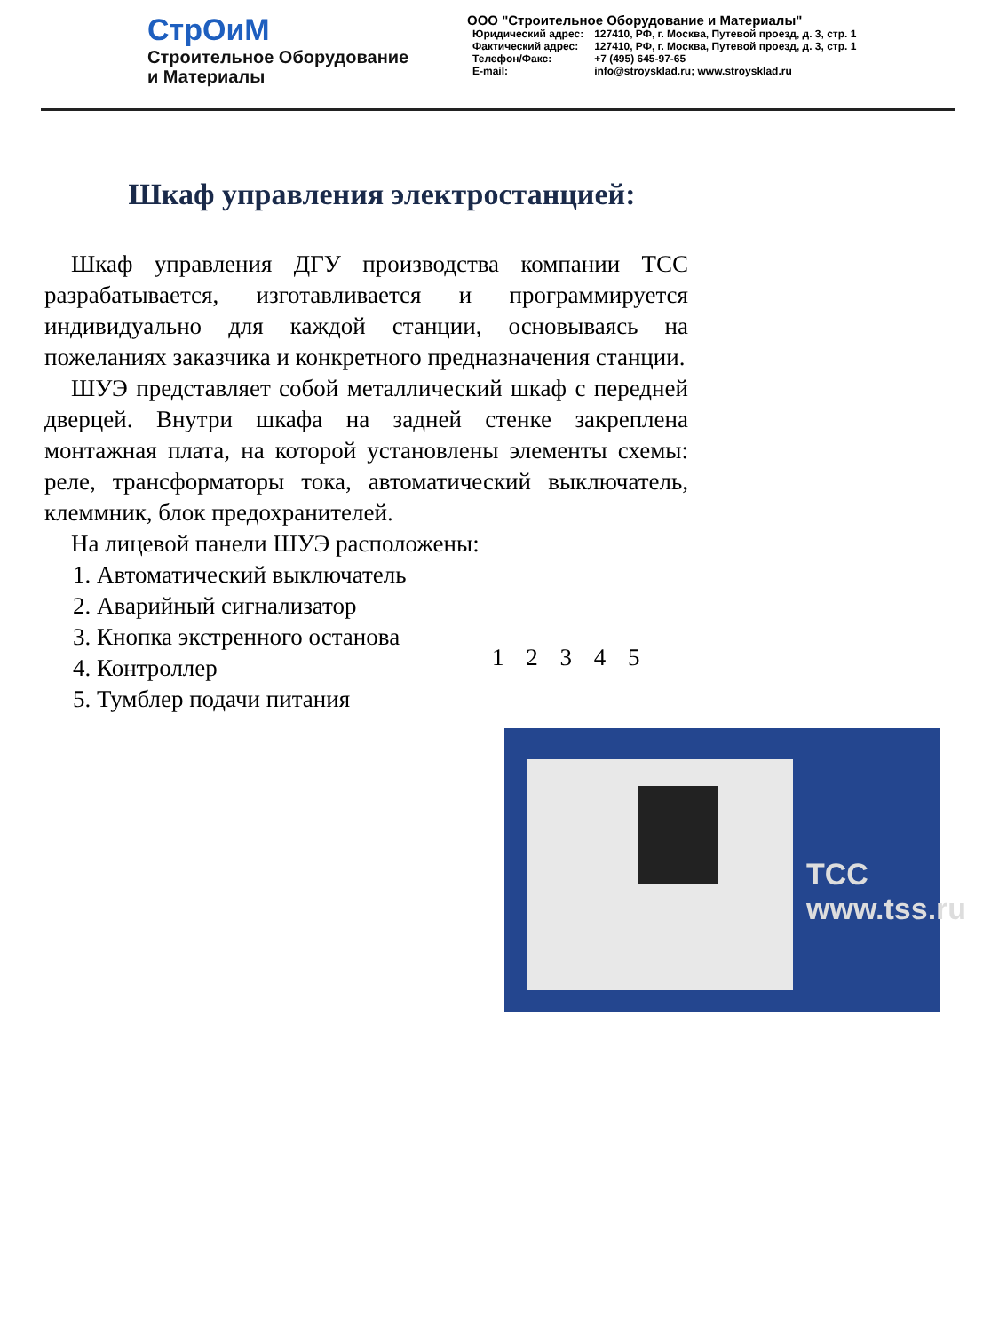СтрОиМ
Строительное Оборудование
и Материалы
ООО "Строительное Оборудование и Материалы"
| Юридический адрес: | 127410, РФ, г. Москва, Путевой проезд, д. 3, стр. 1 |
| Фактический адрес: | 127410, РФ, г. Москва, Путевой проезд, д. 3, стр. 1 |
| Телефон/Факс: | +7 (495) 645-97-65 |
| E-mail: | info@stroysklad.ru; www.stroysklad.ru |
Шкаф управления электростанцией:
Шкаф управления ДГУ производства компании ТСС разрабатывается, изготавливается и программируется индивидуально для каждой станции, основываясь на пожеланиях заказчика и конкретного предназначения станции.
ШУЭ представляет собой металлический шкаф с передней дверцей. Внутри шкафа на задней стенке закреплена монтажная плата, на которой установлены элементы схемы: реле, трансформаторы тока, автоматический выключатель, клеммник, блок предохранителей.
На лицевой панели ШУЭ расположены:
1. Автоматический выключатель
2. Аварийный сигнализатор
3. Кнопка экстренного останова
4. Контроллер
5. Тумблер подачи питания
1 2 3 4 5
ТСС
www.tss.ru